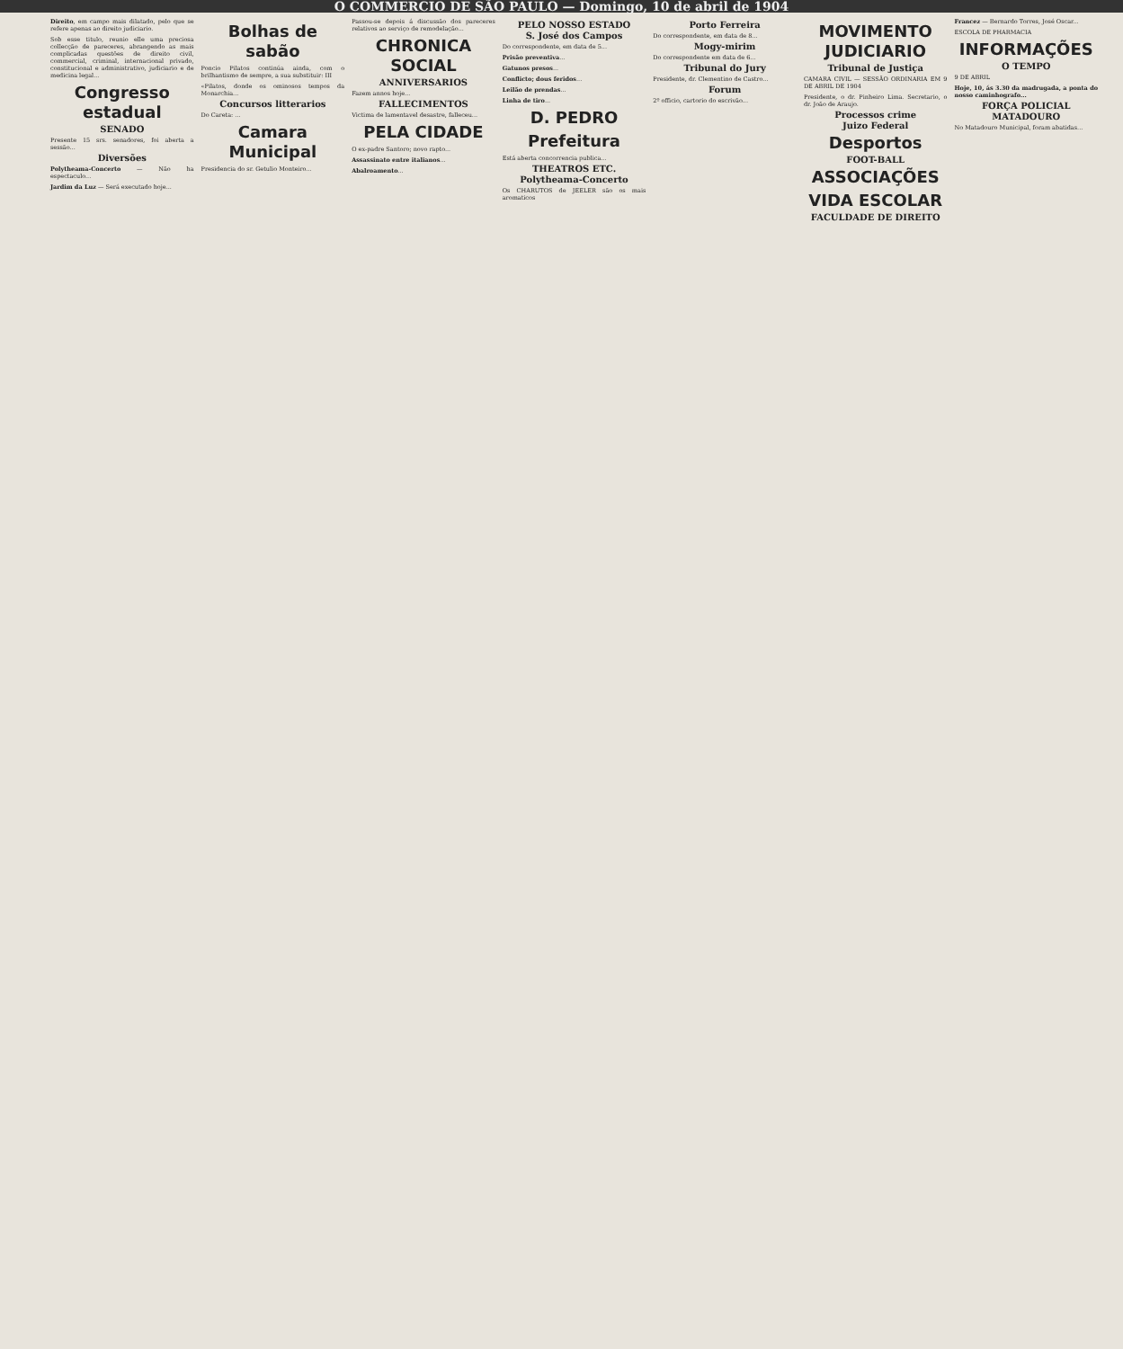O COMMERCIO DE SÃO PAULO — Domingo, 10 de abril de 1904
Direito, em campo mais dilatado, pelo que se refere apenas ao direito judiciario.
Sob esse titulo, reunio elle uma preciosa collecção de pareceres, abrangendo as mais complicadas questões de direito civil, commercial, criminal, internacional privado, constitucional e administrativo, judiciario e de medicina legal...
Congresso estadual
SENADO
Presente 15 srs. senadores, foi aberta a sessão...
Diversões
Polytheama-Concerto — Não ha espectaculo...
Jardim da Luz — Será executado hoje...
Bolhas de sabão
Poncio Pilatos continúa ainda, com o brilhantismo de sempre, a sua substituir: III
«Pilatos, donde os ominosos tempos da Monarchia...
Concursos litterarios
Do Careta: ...
Camara Municipal
Presidencia do sr. Getulio Monteiro...
Passou-se depois á discussão dos pareceres relativos ao serviço de remodelação...
CHRONICA SOCIAL
ANNIVERSARIOS
Fazem annos hoje...
FALLECIMENTOS
Victima de lamentavel desastre, falleceu...
PELA CIDADE
O ex-padre Santoro; novo rapto...
Assassinato entre italianos...
Abalroamento...
PELO NOSSO ESTADO
S. José dos Campos
Do correspondente, em data de 5...
Prisão preventiva...
Gatunos presos...
Conflicto; dous feridos...
Leilão de prendas...
Linha de tiro...
D. PEDRO
Prefeitura
Está aberta concorrencia publica...
THEATROS ETC.
Polytheama-Concerto
Os CHARUTOS de JEELER são os mais aromaticos
Porto Ferreira
Do correspondente, em data de 8...
Mogy-mirim
Do correspondente em data de 6...
Tribunal do Jury
Presidente, dr. Clementino de Castro...
Forum
2º officio, cartorio do escrivão...
MOVIMENTO JUDICIARIO
Tribunal de Justiça
CAMARA CIVIL — SESSÃO ORDINARIA EM 9 DE ABRIL DE 1904
Presidente, o dr. Pinheiro Lima. Secretario, o dr. João de Araujo.
Processos crime
Juizo Federal
Desportos
FOOT-BALL
ASSOCIAÇÕES
VIDA ESCOLAR
FACULDADE DE DIREITO
Francez — Bernardo Torres, José Oscar...
ESCOLA DE PHARMACIA
INFORMAÇÕES
O TEMPO
9 DE ABRIL
Hoje, 10, ás 3.30 da madrugada, a ponta do nosso caminhografo...
FORÇA POLICIAL
MATADOURO
No Matadouro Municipal, foram abatidas...